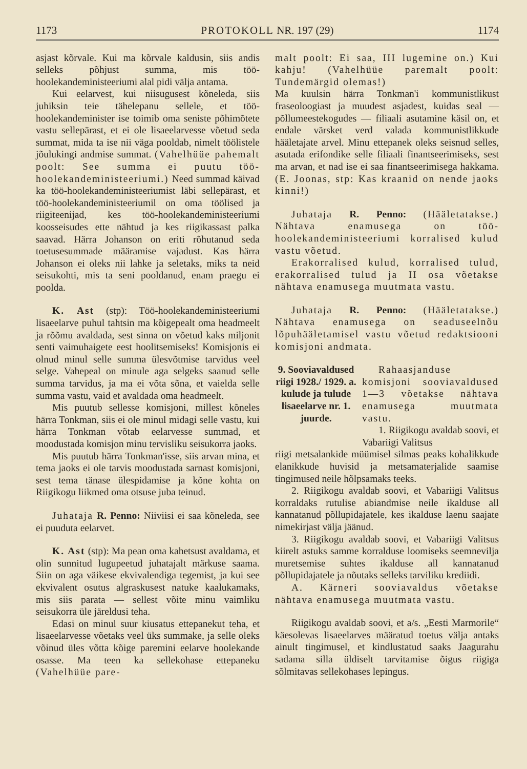1173 PROTOKOLL NR. 197 (29) 1174
asjast kõrvale. Kui ma kõrvale kaldusin, siis andis selleks põhjust summa, mis töö-hoolekandeministeeriumi alal pidi välja antama.
Kui eelarvest, kui niisugusest kõneleda, siis juhiksin teie tähelepanu sellele, et töö-hoolekandeminister ise toimib oma seniste põhimõtete vastu sellepärast, et ei ole lisaeelarvesse võetud seda summat, mida ta ise nii väga pooldab, nimelt töölistele jõulukingi andmise summat. (Vahelhüüe pahemalt poolt: See summa ei puutu töö-hoolekandeministeeriumi.) Need summad käivad ka töö-hoolekandeministeeriumist läbi sellepärast, et töö-hoolekandeministeeriumil on oma töölised ja riigiteenijad, kes töö-hoolekandeministeeriumi koosseisudes ette nähtud ja kes riigikassast palka saavad. Härra Johanson on eriti rõhutanud seda toetusesummade määramise vajadust. Kas härra Johanson ei oleks nii lahke ja seletaks, miks ta neid seisukohti, mis ta seni pooldanud, enam praegu ei poolda.
K. Ast (stp): Töö-hoolekandeministeeriumi lisaeelarve puhul tahtsin ma kõigepealt oma headmeelt ja rõõmu avaldada, sest sinna on võetud kaks miljonit senti vaimuhaigete eest hoolitsemiseks! Komisjonis ei olnud minul selle summa ülesvõtmise tarvidus veel selge. Vahepeal on minule aga selgeks saanud selle summa tarvidus, ja ma ei võta sõna, et vaielda selle summa vastu, vaid et avaldada oma headmeelt.
Mis puutub sellesse komisjoni, millest kõneles härra Tonkman, siis ei ole minul midagi selle vastu, kui härra Tonkman võtab eelarvesse summad, et moodustada komisjon minu tervisliku seisukorra jaoks.
Mis puutub härra Tonkman'isse, siis arvan mina, et tema jaoks ei ole tarvis moodustada sarnast komisjoni, sest tema tänase ülespidamise ja kõne kohta on Riigikogu liikmed oma otsuse juba teinud.
Juhataja R. Penno: Niiviisi ei saa kõneleda, see ei puuduta eelarvet.
K. Ast (stp): Ma pean oma kahetsust avaldama, et olin sunnitud lugupeetud juhatajalt märkuse saama. Siin on aga väikese ekvivalendiga tegemist, ja kui see ekvivalent osutus algraskusest natuke kaalukamaks, mis siis parata — sellest võite minu vaimliku seisukorra üle järeldusi teha.
Edasi on minul suur kiusatus ettepanekut teha, et lisaeelarvesse võetaks veel üks summake, ja selle oleks võinud üles võtta kõige paremini eelarve hoolekande osasse. Ma teen ka sellekohase ettepaneku (Vahelhüüe pare-
malt poolt: Ei saa, III lugemine on.) Kui kahju! (Vahelhüüe paremalt poolt: Tundemärgid olemas!)
Ma kuulsin härra Tonkman'i kommunistlikust fraseoloogiast ja muudest asjadest, kuidas seal — põllumeestekogudes — filiaali asutamine käsil on, et endale värsket verd valada kommunistlikkude hääletajate arvel. Minu ettepanek oleks seisnud selles, asutada erifondike selle filiaali finantseerimiseks, sest ma arvan, et nad ise ei saa finantseerimisega hakkama. (E. Joonas, stp: Kas kraanid on nende jaoks kinni!)
Juhataja R. Penno: (Hääletatakse.) Nähtava enamusega on töö-hoolekandeministeeriumi korralised kulud vastu võetud.
Erakorralised kulud, korralised tulud, erakorralised tulud ja II osa võetakse nähtava enamusega muutmata vastu.
Juhataja R. Penno: (Hääletatakse.) Nähtava enamusega on seaduseelnõu lõpuhääletamisel vastu võetud redaktsiooni komisjoni andmata.
9. Sooviavaldused riigi 1928./ 1929. a. kulude ja tulude lisaeelarve nr. 1. juurde.
Rahaasjanduse komisjoni sooviavaldused 1—3 võetakse nähtava enamusega muutmata vastu.
1. Riigikogu avaldab soovi, et Vabariigi Valitsus
riigi metsalankide müümisel silmas peaks kohalikkude elanikkude huvisid ja metsamaterjalide saamise tingimused neile hõlpsamaks teeks.
2. Riigikogu avaldab soovi, et Vabariigi Valitsus korraldaks rutulise abiandmise neile ikalduse all kannatanud põllupidajatele, kes ikalduse laenu saajate nimekirjast välja jäänud.
3. Riigikogu avaldab soovi, et Vabariigi Valitsus kiirelt astuks samme korralduse loomiseks seemnevilja muretsemise suhtes ikalduse all kannatanud põllupidajatele ja nõutaks selleks tarviliku krediidi.
A. Kärneri sooviavaldus võetakse nähtava enamusega muutmata vastu.
Riigikogu avaldab soovi, et a/s. „Eesti Marmorile“ käesolevas lisaeelarves määratud toetus välja antaks ainult tingimusel, et kindlustatud saaks Jaagurahu sadama silla üldiselt tarvitamise õigus riigiga sõlmitavas sellekohases lepingus.